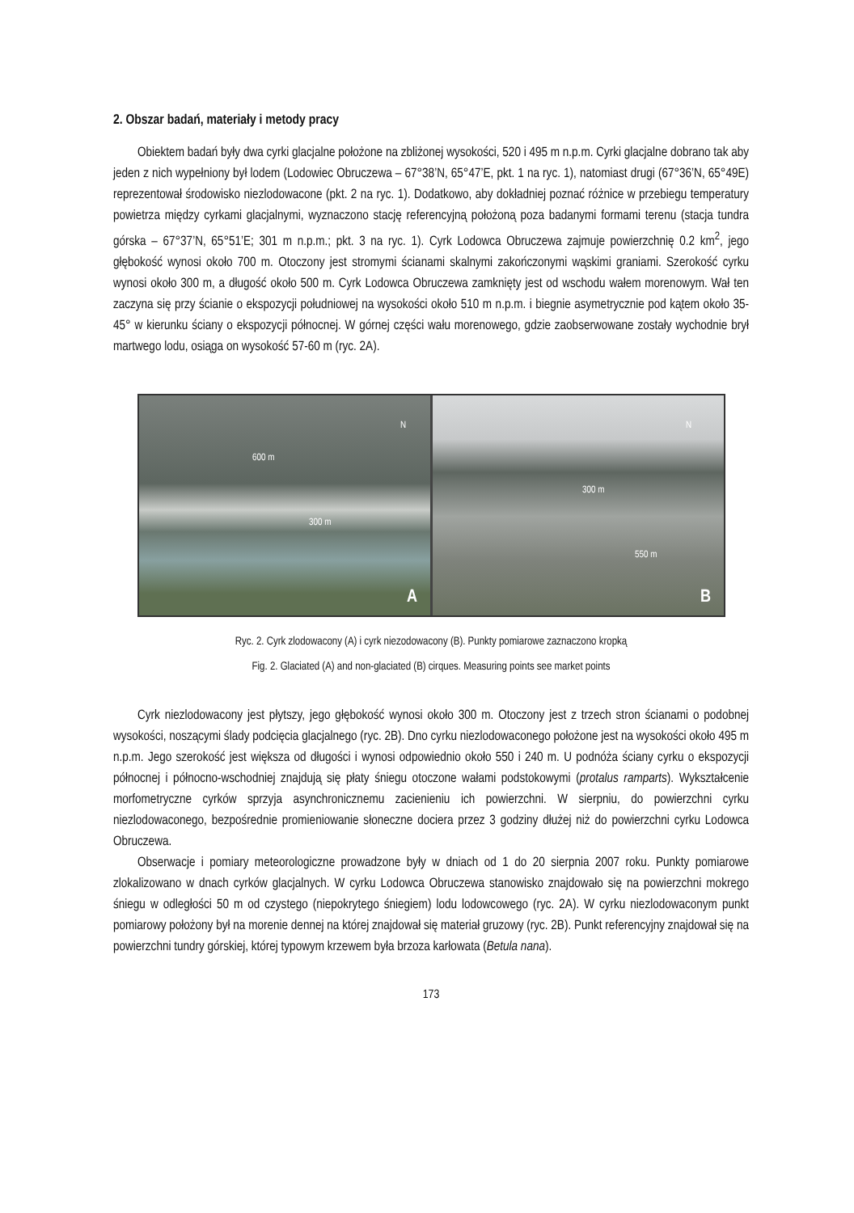2. Obszar badań, materiały i metody pracy
Obiektem badań były dwa cyrki glacjalne położone na zbliżonej wysokości, 520 i 495 m n.p.m. Cyrki glacjalne dobrano tak aby jeden z nich wypełniony był lodem (Lodowiec Obruczewa – 67°38’N, 65°47’E, pkt. 1 na ryc. 1), natomiast drugi (67°36’N, 65°49E) reprezentował środowisko niezlodowacone (pkt. 2 na ryc. 1). Dodatkowo, aby dokładniej poznać różnice w przebiegu temperatury powietrza między cyrkami glacjalnymi, wyznaczono stację referencyjną położoną poza badanymi formami terenu (stacja tundra górska – 67°37’N, 65°51’E; 301 m n.p.m.; pkt. 3 na ryc. 1). Cyrk Lodowca Obruczewa zajmuje powierzchnię 0.2 km<sup>2</sup>, jego głębokość wynosi około 700 m. Otoczony jest stromymi ścianami skalnymi zakończonymi wąskimi graniami. Szerokość cyrku wynosi około 300 m, a długość około 500 m. Cyrk Lodowca Obruczewa zamknięty jest od wschodu wałem morenowym. Wał ten zaczyna się przy ścianie o ekspozycji południowej na wysokości około 510 m n.p.m. i biegnie asymetrycznie pod kątem około 35-45° w kierunku ściany o ekspozycji północnej. W górnej części wału morenowego, gdzie zaobserwowane zostały wychodnie brył martwego lodu, osiąga on wysokość 57-60 m (ryc. 2A).
N
600 m
300 m
A
N
300 m
550 m
B
Ryc. 2. Cyrk zlodowacony (A) i cyrk niezodowacony (B). Punkty pomiarowe zaznaczono kropką
Fig. 2. Glaciated (A) and non-glaciated (B) cirques. Measuring points see market points
Cyrk niezlodowacony jest płytszy, jego głębokość wynosi około 300 m. Otoczony jest z trzech stron ścianami o podobnej wysokości, noszącymi ślady podcięcia glacjalnego (ryc. 2B). Dno cyrku niezlodowaconego położone jest na wysokości około 495 m n.p.m. Jego szerokość jest większa od długości i wynosi odpowiednio około 550 i 240 m. U podnóża ściany cyrku o ekspozycji północnej i północno-wschodniej znajdują się płaty śniegu otoczone wałami podstokowymi (protalus ramparts). Wykształcenie morfometryczne cyrków sprzyja asynchronicznemu zacienieniu ich powierzchni. W sierpniu, do powierzchni cyrku niezlodowaconego, bezpośrednie promieniowanie słoneczne dociera przez 3 godziny dłużej niż do powierzchni cyrku Lodowca Obruczewa.
Obserwacje i pomiary meteorologiczne prowadzone były w dniach od 1 do 20 sierpnia 2007 roku. Punkty pomiarowe zlokalizowano w dnach cyrków glacjalnych. W cyrku Lodowca Obruczewa stanowisko znajdowało się na powierzchni mokrego śniegu w odległości 50 m od czystego (niepokrytego śniegiem) lodu lodowcowego (ryc. 2A). W cyrku niezlodowaconym punkt pomiarowy położony był na morenie dennej na której znajdował się materiał gruzowy (ryc. 2B). Punkt referencyjny znajdował się na powierzchni tundry górskiej, której typowym krzewem była brzoza karłowata (Betula nana).
173